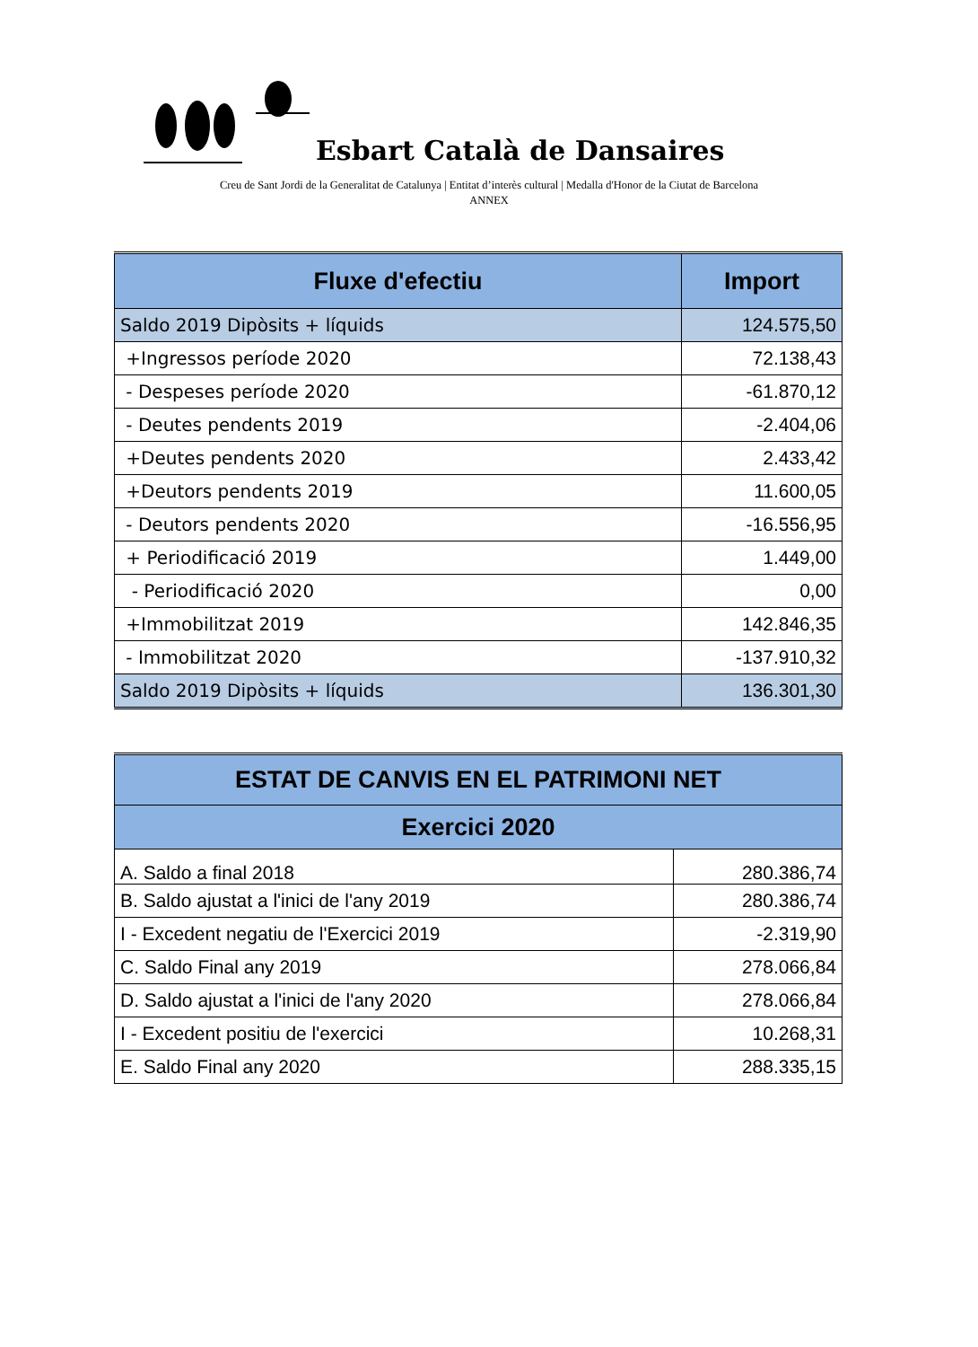Esbart Català de Dansaires
Creu de Sant Jordi de la Generalitat de Catalunya | Entitat d’interès cultural | Medalla d'Honor de la Ciutat de Barcelona
ANNEX
| Fluxe d'efectiu | Import |
| --- | --- |
| Saldo 2019 Dipòsits + líquids | 124.575,50 |
| +Ingressos període 2020 | 72.138,43 |
| - Despeses període 2020 | -61.870,12 |
| - Deutes pendents 2019 | -2.404,06 |
| +Deutes pendents 2020 | 2.433,42 |
| +Deutors pendents 2019 | 11.600,05 |
| - Deutors pendents 2020 | -16.556,95 |
| + Periodificació 2019 | 1.449,00 |
| - Periodificació 2020 | 0,00 |
| +Immobilitzat 2019 | 142.846,35 |
| - Immobilitzat 2020 | -137.910,32 |
| Saldo 2019 Dipòsits + líquids | 136.301,30 |
| ESTAT DE CANVIS EN EL PATRIMONI NET | |
| --- | --- |
| Exercici 2020 | |
| A. Saldo a final 2018 | 280.386,74 |
| B. Saldo ajustat a l'inici de l'any 2019 | 280.386,74 |
| I - Excedent negatiu de l'Exercici 2019 | -2.319,90 |
| C. Saldo Final any 2019 | 278.066,84 |
| D. Saldo ajustat a l'inici de l'any 2020 | 278.066,84 |
| I - Excedent positiu de l'exercici | 10.268,31 |
| E. Saldo Final any 2020 | 288.335,15 |